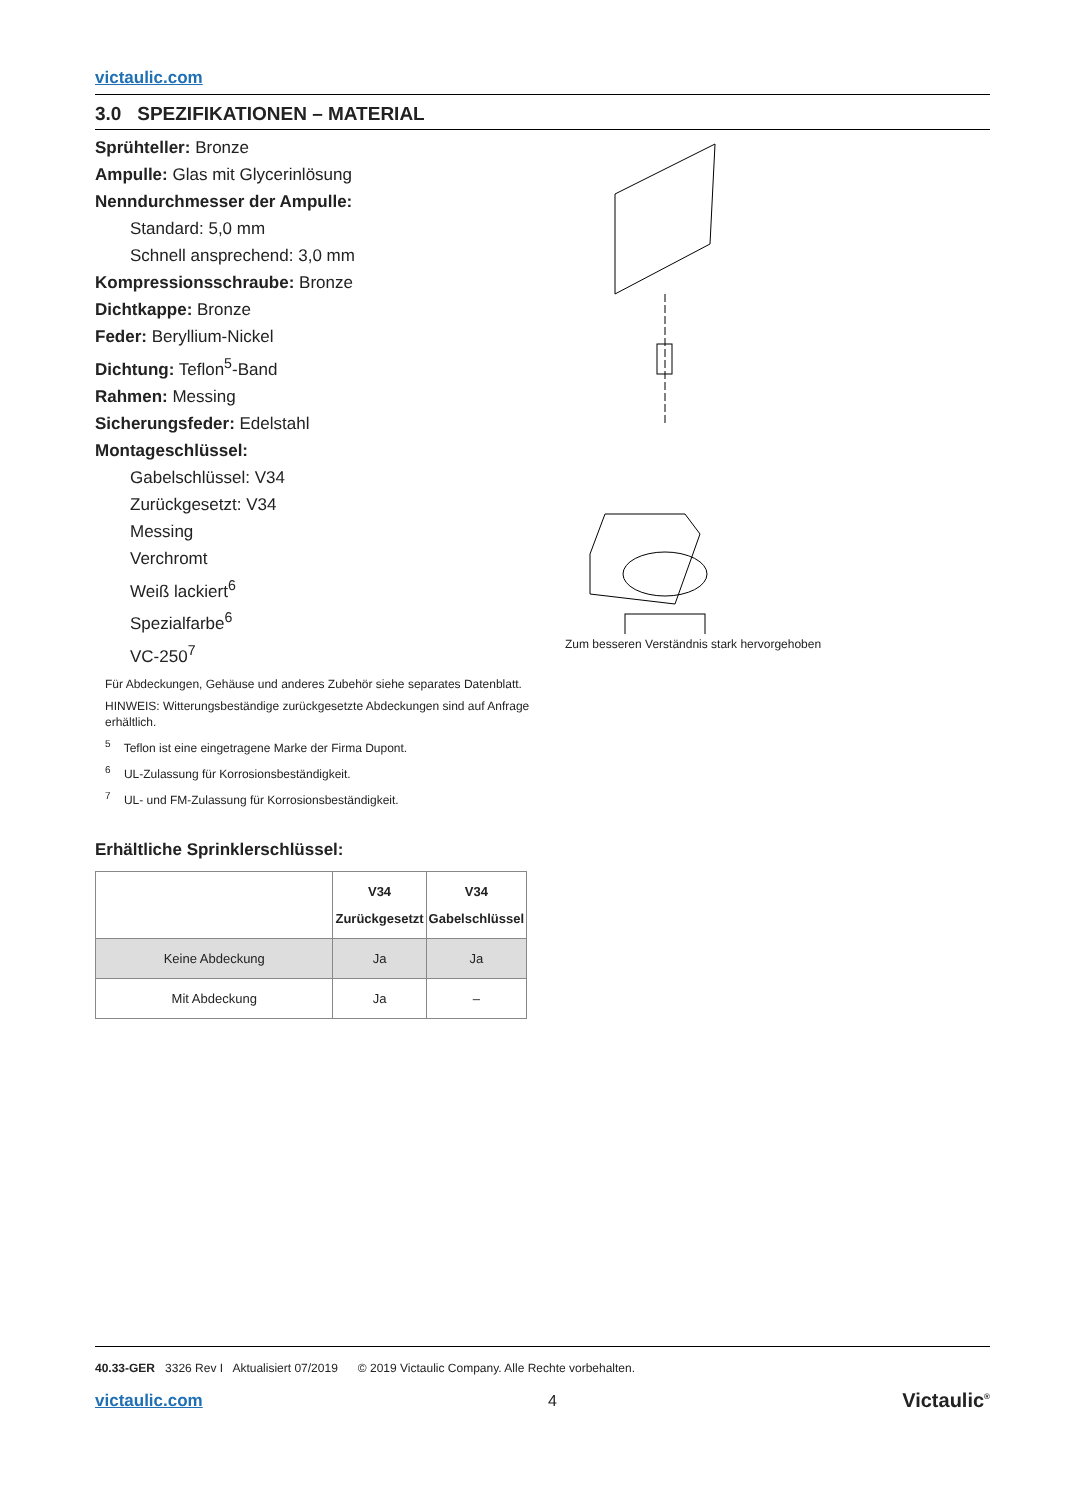victaulic.com
3.0 SPEZIFIKATIONEN – MATERIAL
Sprühteller: Bronze
Ampulle: Glas mit Glycerinlösung
Nenndurchmesser der Ampulle:
Standard: 5,0 mm
Schnell ansprechend: 3,0 mm
Kompressionsschraube: Bronze
Dichtkappe: Bronze
Feder: Beryllium-Nickel
Dichtung: Teflon<sup>5</sup>-Band
Rahmen: Messing
Sicherungsfeder: Edelstahl
Montageschlüssel:
Gabelschlüssel: V34
Zurückgesetzt: V34
Messing
Verchromt
Weiß lackiert<sup>6</sup>
Spezialfarbe<sup>6</sup>
VC-250<sup>7</sup>
Für Abdeckungen, Gehäuse und anderes Zubehör siehe separates Datenblatt.
HINWEIS: Witterungsbeständige zurückgesetzte Abdeckungen sind auf Anfrage erhältlich.
<sup>5</sup> Teflon ist eine eingetragene Marke der Firma Dupont.
<sup>6</sup> UL-Zulassung für Korrosionsbeständigkeit.
<sup>7</sup> UL- und FM-Zulassung für Korrosionsbeständigkeit.
Erhältliche Sprinklerschlüssel:
| | V34 Zurückgesetzt | V34 Gabelschlüssel |
| --- | --- | --- |
| Keine Abdeckung | Ja | Ja |
| Mit Abdeckung | Ja | – |
Zum besseren Verständnis stark hervorgehoben
40.33-GER 3326 Rev I Aktualisiert 07/2019 © 2019 Victaulic Company. Alle Rechte vorbehalten.
victaulic.com 4 Victaulic<sup>®</sup>